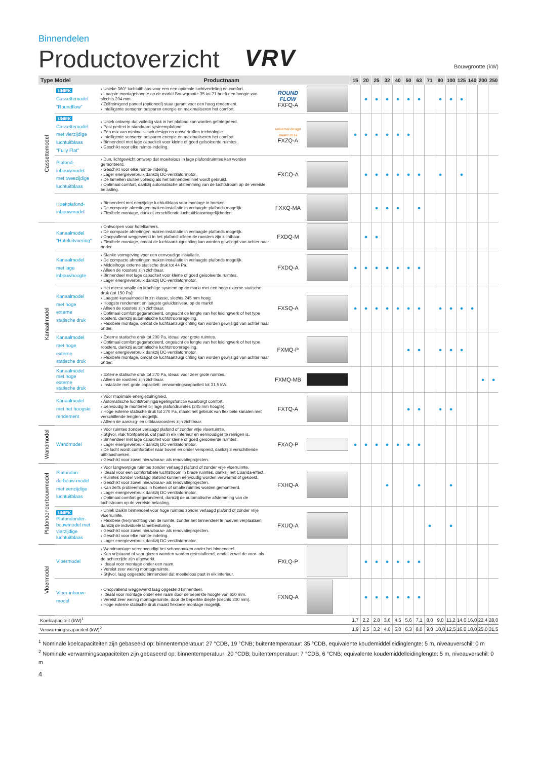Binnendelen
Productoverzicht
VRV Bouwgrootte (kW)
| Type Model | | Productnaam | | | 15 | 20 | 25 | 32 | 40 | 50 | 63 | 71 | 80 | 100 | 125 | 140 | 200 | 250 |
| --- | --- | --- | --- | --- | --- | --- | --- | --- | --- | --- | --- | --- | --- | --- | --- | --- | --- | --- |
| Cassettemodel | UNIEK Cassettemodel "Roundflow" | › Unieke 360° luchtuitblaas voor een een optimale luchtverdeling en comfort. › Laagste montagehoogte op de markt! Bouwgrootte 35 tot 71 heeft een hoogte van slechts 204 mm. › Zelfreinigend paneel (optioneel) staat garant voor een hoog rendement. › Intelligente sensoren besparen energie en maximaliseren het comfort. | ROUND FLOW FXFQ-A | | | ● | ● | ● | ● | ● | ● | | ● | ● | ● | | | |
| | UNIEK Cassettemodel met vierzijdige luchtuitblaas "Fully Flat" | › Uniek ontwerp dat volledig vlak in het plafond kan worden geïntegreerd. › Past perfect in standaard systeemplafond. › Een mix van minimalistisch design en onovertroffen technologie. › Intelligente sensoren besparen energie en maximaliseren het comfort. › Binnendeel met lage capaciteit voor kleine of goed geïsoleerde ruimtes. › Geschikt voor elke ruimte-indeling. | universal design award 2014 FXZQ-A | | ● | ● | ● | ● | ● | ● | | | | | | | | |
| | Plafond-inbouwmodel met tweezijdige luchtuitblaas | › Dun, lichtgewicht ontwerp dat moeiteloos in lage plafondruimtes kan worden gemonteerd. › Geschikt voor elke ruimte-indeling. › Lager energieverbruik dankzij DC-ventilatormotor. › De lamellen sluiten volledig als het binnendeel niet wordt gebruikt. › Optimaal comfort, dankzij automatische afstemming van de luchtstroom op de vereiste belasting. | FXCQ-A | | | ● | ● | ● | ● | ● | ● | | ● | | ● | | | |
| | Hoekplafond-inbouwmodel | › Binnendeel met eenzijdige luchtuitblaas voor montage in hoeken. › De compacte afmetingen maken installatie in verlaagde plafonds mogelijk. › Flexibele montage, dankzij verschillende luchtuitblaasmogelijkheden. | FXKQ-MA | | | | ● | ● | ● | | ● | | | | | | | |
| Kanaalmodel | Kanaalmodel "Hoteluitvoering" | › Ontworpen voor hotelkamers. › De compacte afmetingen maken installatie in verlaagde plafonds mogelijk. › Onopvallend weggewerkt in het plafond: alleen de roosters zijn zichtbaar. › Flexibele montage, omdat de luchtaanzuigrichting kan worden gewijzigd van achter naar onder. | FXDQ-M | | | ● | ● | | | | | | | | | | | |
| | Kanaalmodel met lage inbouwhoogte | › Slanke vormgeving voor een eenvoudige installatie. › De compacte afmetingen maken installatie in verlaagde plafonds mogelijk. › Middelhoge externe statische druk tot 44 Pa. › Alleen de roosters zijn zichtbaar. › Binnendeel met lage capaciteit voor kleine of goed geïsoleerde ruimtes. › Lager energieverbruik dankzij DC-ventilatormotor. | FXDQ-A | | ● | ● | ● | ● | ● | ● | ● | | | | | | | |
| | Kanaalmodel met hoge externe statische druk | › Het meest smalle en krachtige systeem op de markt met een hoge externe statische druk (tot 150 Pa)! › Laagste kanaalmodel in z'n klasse, slechts 245 mm hoog. › Hoogste rendement en laagste geluidsniveau op de markt! › Alleen de roosters zijn zichtbaar. › Optimaal comfort gegarandeerd, ongeacht de lengte van het leidingwerk of het type roosters, dankzij automatische luchtstroomregeling. › Flexibele montage, omdat de luchtaanzuigrichting kan worden gewijzigd van achter naar onder. | FXSQ-A | | ● | ● | ● | ● | ● | ● | ● | | ● | ● | ● | ● | | |
| | Kanaalmodel met hoge externe statische druk | › Externe statische druk tot 200 Pa, ideaal voor grote ruimtes. › Optimaal comfort gegarandeerd, ongeacht de lengte van het leidingwerk of het type roosters, dankzij automatische luchtstroomregeling. › Lager energieverbruik dankzij DC-ventilatormotor. › Flexibele montage, omdat de luchtaanzuigrichting kan worden gewijzigd van achter naar onder. | FXMQ-P | | | | | | | ● | ● | | ● | ● | ● | | | |
| | Kanaalmodel met hoge externe statische druk | › Externe statische druk tot 270 Pa, ideaal voor zeer grote ruimtes. › Alleen de roosters zijn zichtbaar. › Installatie met grote capaciteit: verwarmingscapaciteit tot 31,5 kW. | FXMQ-MB | | | | | | | | | | | | | | ● | ● |
| | Kanaalmodel met het hoogste rendement | › Voor maximale energiezuinigheid. › Automatische luchtstromingsregelingsfunctie waarborgt comfort. › Eenvoudig te monteren bij lage plafondruimtes (245 mm hoogte). › Hoge externe statische druk tot 270 Pa, maakt het gebruik van flexibele kanalen met verschillende lengten mogelijk. › Alleen de aanzuig- en uitblaasroosters zijn zichtbaar. | FXTQ-A | | | | | | | ● | ● | | ● | ● | | | | |
| Wandmodel | Wandmodel | › Voor ruimtes zonder verlaagd plafond of zonder vrije vloerruimte. › Stijlvol, vlak frontpaneel, dat past in elk interieur en eenvoudiger te reinigen is. › Binnendeel met lage capaciteit voor kleine of goed geïsoleerde ruimtes. › Lager energieverbruik dankzij DC-ventilatormotor. › De lucht wordt comfortabel naar boven en onder verspreid, dankzij 3 verschillende uitblaashoeken. › Geschikt voor zowel nieuwbouw- als renovatieprojecten. | FXAQ-P | | ● | ● | ● | ● | ● | ● | ● | | | | | | | |
| Plafondonderbouwmodel | Plafondon-derbouw-model met eenzijdige luchtuitblaas | › Voor langwerpige ruimtes zonder verlaagd plafond of zonder vrije vloerruimte. › Ideaal voor een comfortabele luchtstroom in brede ruimtes, dankzij het Coanda-effect. › Ruimtes zonder verlaagd plafond kunnen eenvoudig worden verwarmd of gekoeld. › Geschikt voor zowel nieuwbouw- als renovatieprojecten. › Kan zelfs probleemloos in hoeken of smalle ruimtes worden gemonteerd. › Lager energieverbruik dankzij DC-ventilatormotor. › Optimaal comfort gegarandeerd, dankzij de automatische afstemming van de luchtstroom op de vereiste belasting. | FXHQ-A | | | | | ● | | | ● | | | ● | | | | |
| | UNIEK Plafondonder-bouwmodel met vierzijdige luchtuitblaas | › Uniek Daikin binnendeel voor hoge ruimtes zonder verlaagd plafond of zonder vrije vloerruimte. › Flexibele (her)inrichting van de ruimte, zonder het binnendeel te hoeven verplaatsen, dankzij de individuele lamelbesturing. › Geschikt voor zowel nieuwbouw- als renovatieprojecten. › Geschikt voor elke ruimte-indeling. › Lager energieverbruik dankzij DC-ventilatormotor. | FXUQ-A | | | | | | | | | ● | | ● | | | | |
| Vloermodel | Vloermodel | › Wandmontage vereenvoudigt het schoonmaken onder het binnendeel. › Kan vrijstaand of voor glazen wanden worden geïnstalleerd, omdat zowel de voor- als de achterzijde zijn afgewerkt. › Ideaal voor montage onder een raam. › Vereist zeer weinig montageruimte. › Stijlvol, laag opgesteld binnendeel dat moeiteloos past in elk interieur. | FXLQ-P | | | ● | ● | ● | ● | ● | ● | | | | | | | |
| | Vloer-inbouw-model | › Onopvallend weggewerkt laag opgesteld binnendeel. › Ideaal voor montage onder een raam door de beperkte hoogte van 620 mm. › Vereist zeer weinig montageruimte, door de beperkte diepte (slechts 200 mm). › Hoge externe statische druk maakt flexibele montage mogelijk. | FXNQ-A | | | ● | ● | ● | ● | ● | ● | | | | | | | |
| Koelcapaciteit (kW)<sup>1</sup> | | | | | 1,7 | 2,2 | 2,8 | 3,6 | 4,5 | 5,6 | 7,1 | 8,0 | 9,0 | 11,2 | 14,0 | 16,0 | 22,4 | 28,0 |
| Verwarmingscapaciteit (kW)<sup>2</sup> | | | | | 1,9 | 2,5 | 3,2 | 4,0 | 5,0 | 6,3 | 8,0 | 9,0 | 10,0 | 12,5 | 16,0 | 18,0 | 25,0 | 31,5 |
<sup>1</sup> Nominale koelcapaciteiten zijn gebaseerd op: binnentemperatuur: 27 °CDB, 19 °CNB; buitentemperatuur: 35 °CDB, equivalente koudemiddelleidinglengte: 5 m, niveauverschil: 0 m
<sup>2</sup> Nominale verwarmingscapaciteiten zijn gebaseerd op: binnentemperatuur: 20 °CDB; buitentemperatuur: 7 °CDB, 6 °CNB; equivalente koudemiddelleidinglengte: 5 m, niveauverschil: 0 m
4